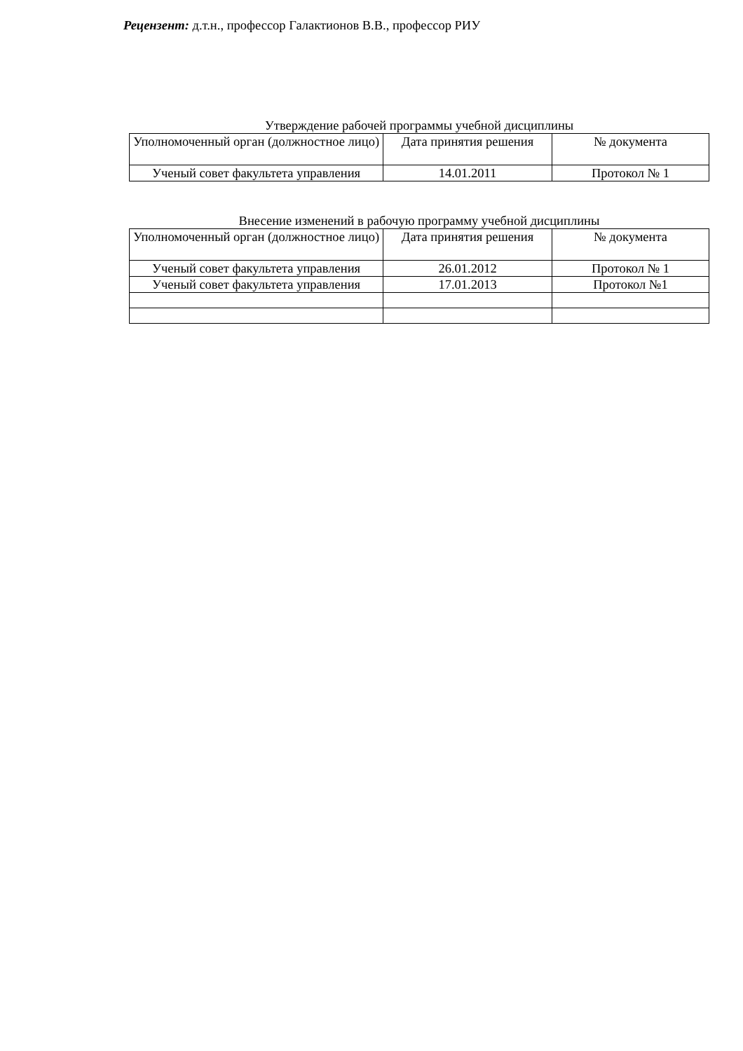Рецензент: д.т.н., профессор Галактионов В.В., профессор РИУ
Утверждение рабочей программы учебной дисциплины
| Уполномоченный орган (должностное лицо) | Дата принятия решения | № документа |
| Ученый совет факультета управления | 14.01.2011 | Протокол № 1 |
Внесение изменений в рабочую программу учебной дисциплины
| Уполномоченный орган (должностное лицо) | Дата принятия решения | № документа |
| Ученый совет факультета управления | 26.01.2012 | Протокол № 1 |
| Ученый совет факультета управления | 17.01.2013 | Протокол №1 |